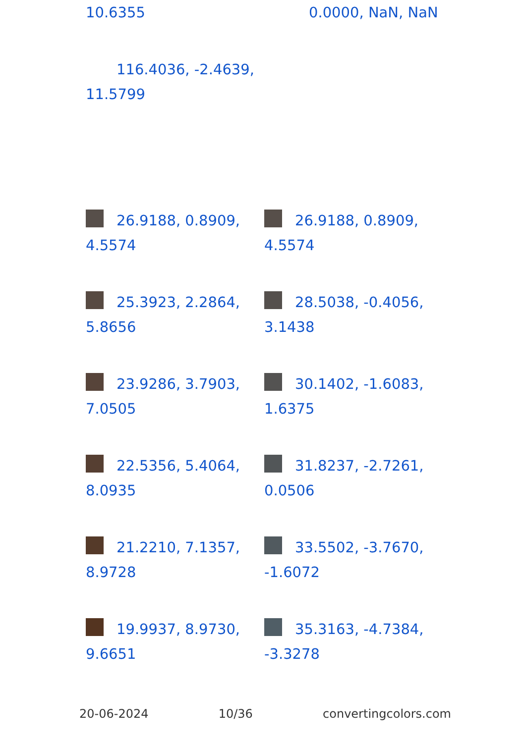10.6355 0.0000, NaN, NaN
116.4036, -2.4639, 11.5799
26.9188, 0.8909, 4.5574
26.9188, 0.8909, 4.5574
25.3923, 2.2864, 5.8656
28.5038, -0.4056, 3.1438
23.9286, 3.7903, 7.0505
30.1402, -1.6083, 1.6375
22.5356, 5.4064, 8.0935
31.8237, -2.7261, 0.0506
21.2210, 7.1357, 8.9728
33.5502, -3.7670, -1.6072
19.9937, 8.9730, 9.6651
35.3163, -4.7384, -3.3278
20-06-2024 10/36 convertingcolors.com